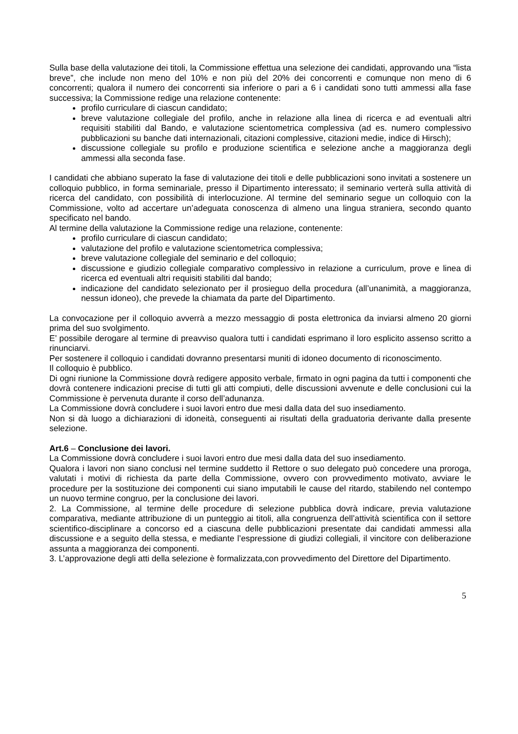Sulla base della valutazione dei titoli, la Commissione effettua una selezione dei candidati, approvando una “lista breve”, che include non meno del 10% e non più del 20% dei concorrenti e comunque non meno di 6 concorrenti; qualora il numero dei concorrenti sia inferiore o pari a 6 i candidati sono tutti ammessi alla fase successiva; la Commissione redige una relazione contenente:
profilo curriculare di ciascun candidato;
breve valutazione collegiale del profilo, anche in relazione alla linea di ricerca e ad eventuali altri requisiti stabiliti dal Bando, e valutazione scientometrica complessiva (ad es. numero complessivo pubblicazioni su banche dati internazionali, citazioni complessive, citazioni medie, indice di Hirsch);
discussione collegiale su profilo e produzione scientifica e selezione anche a maggioranza degli ammessi alla seconda fase.
I candidati che abbiano superato la fase di valutazione dei titoli e delle pubblicazioni sono invitati a sostenere un colloquio pubblico, in forma seminariale, presso il Dipartimento interessato; il seminario verterà sulla attività di ricerca del candidato, con possibilità di interlocuzione. Al termine del seminario segue un colloquio con la Commissione, volto ad accertare un’adeguata conoscenza di almeno una lingua straniera, secondo quanto specificato nel bando.
Al termine della valutazione la Commissione redige una relazione, contenente:
profilo curriculare di ciascun candidato;
valutazione del profilo e valutazione scientometrica complessiva;
breve valutazione collegiale del seminario e del colloquio;
discussione e giudizio collegiale comparativo complessivo in relazione a curriculum, prove e linea di ricerca ed eventuali altri requisiti stabiliti dal bando;
indicazione del candidato selezionato per il prosieguo della procedura (all’unanimità, a maggioranza, nessun idoneo), che prevede la chiamata da parte del Dipartimento.
La convocazione per il colloquio avverrà a mezzo messaggio di posta elettronica da inviarsi almeno 20 giorni prima del suo svolgimento.
E’ possibile derogare al termine di preavviso qualora tutti i candidati esprimano il loro esplicito assenso scritto a rinunciarvi.
Per sostenere il colloquio i candidati dovranno presentarsi muniti di idoneo documento di riconoscimento.
Il colloquio è pubblico.
Di ogni riunione la Commissione dovrà redigere apposito verbale, firmato in ogni pagina da tutti i componenti che dovrà contenere indicazioni precise di tutti gli atti compiuti, delle discussioni avvenute e delle conclusioni cui la Commissione è pervenuta durante il corso dell’adunanza.
La Commissione dovrà concludere i suoi lavori entro due mesi dalla data del suo insediamento.
Non si dà luogo a dichiarazioni di idoneità, conseguenti ai risultati della graduatoria derivante dalla presente selezione.
Art.6 – Conclusione dei lavori.
La Commissione dovrà concludere i suoi lavori entro due mesi dalla data del suo insediamento.
Qualora i lavori non siano conclusi nel termine suddetto il Rettore o suo delegato può concedere una proroga, valutati i motivi di richiesta da parte della Commissione, ovvero con provvedimento motivato, avviare le procedure per la sostituzione dei componenti cui siano imputabili le cause del ritardo, stabilendo nel contempo un nuovo termine congruo, per la conclusione dei lavori.
2. La Commissione, al termine delle procedure di selezione pubblica dovrà indicare, previa valutazione comparativa, mediante attribuzione di un punteggio ai titoli, alla congruenza dell’attività scientifica con il settore scientifico-disciplinare a concorso ed a ciascuna delle pubblicazioni presentate dai candidati ammessi alla discussione e a seguito della stessa, e mediante l’espressione di giudizi collegiali, il vincitore con deliberazione assunta a maggioranza dei componenti.
3. L’approvazione degli atti della selezione è formalizzata,con provvedimento del Direttore del Dipartimento.
5